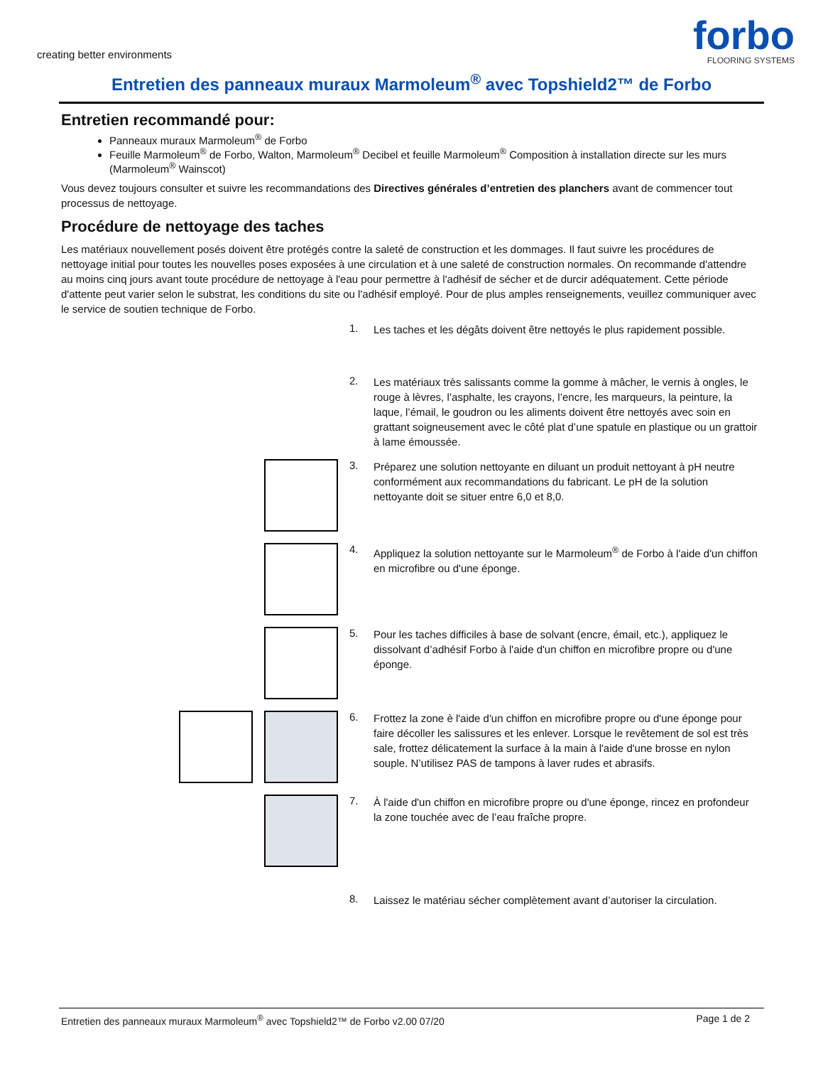creating better environments
forbo
FLOORING SYSTEMS
Entretien des panneaux muraux Marmoleum<sup>®</sup> avec Topshield2™ de Forbo
Entretien recommandé pour:
Panneaux muraux Marmoleum<sup>®</sup> de Forbo
Feuille Marmoleum<sup>®</sup> de Forbo, Walton, Marmoleum<sup>®</sup> Decibel et feuille Marmoleum<sup>®</sup> Composition à installation directe sur les murs (Marmoleum<sup>®</sup> Wainscot)
Vous devez toujours consulter et suivre les recommandations des Directives générales d’entretien des planchers avant de commencer tout processus de nettoyage.
Procédure de nettoyage des taches
Les matériaux nouvellement posés doivent être protégés contre la saleté de construction et les dommages. Il faut suivre les procédures de nettoyage initial pour toutes les nouvelles poses exposées à une circulation et à une saleté de construction normales. On recommande d'attendre au moins cinq jours avant toute procédure de nettoyage à l'eau pour permettre à l'adhésif de sécher et de durcir adéquatement. Cette période d'attente peut varier selon le substrat, les conditions du site ou l'adhésif employé. Pour de plus amples renseignements, veuillez communiquer avec le service de soutien technique de Forbo.
1.
Les taches et les dégâts doivent être nettoyés le plus rapidement possible.
2.
Les matériaux très salissants comme la gomme à mâcher, le vernis à ongles, le rouge à lèvres, l’asphalte, les crayons, l’encre, les marqueurs, la peinture, la laque, l’émail, le goudron ou les aliments doivent être nettoyés avec soin en grattant soigneusement avec le côté plat d’une spatule en plastique ou un grattoir à lame émoussée.
3.
Préparez une solution nettoyante en diluant un produit nettoyant à pH neutre conformément aux recommandations du fabricant. Le pH de la solution nettoyante doit se situer entre 6,0 et 8,0.
4.
Appliquez la solution nettoyante sur le Marmoleum<sup>®</sup> de Forbo à l'aide d'un chiffon en microfibre ou d'une éponge.
5.
Pour les taches difficiles à base de solvant (encre, émail, etc.), appliquez le dissolvant d’adhésif Forbo à l'aide d'un chiffon en microfibre propre ou d'une éponge.
6.
Frottez la zone è l'aide d'un chiffon en microfibre propre ou d'une éponge pour faire décoller les salissures et les enlever. Lorsque le revêtement de sol est très sale, frottez délicatement la surface à la main à l'aide d'une brosse en nylon souple. N’utilisez PAS de tampons à laver rudes et abrasifs.
7.
À l'aide d'un chiffon en microfibre propre ou d'une éponge, rincez en profondeur la zone touchée avec de l’eau fraîche propre.
8.
Laissez le matériau sécher complètement avant d’autoriser la circulation.
Entretien des panneaux muraux Marmoleum<sup>®</sup> avec Topshield2™ de Forbo v2.00 07/20 Page 1 de 2